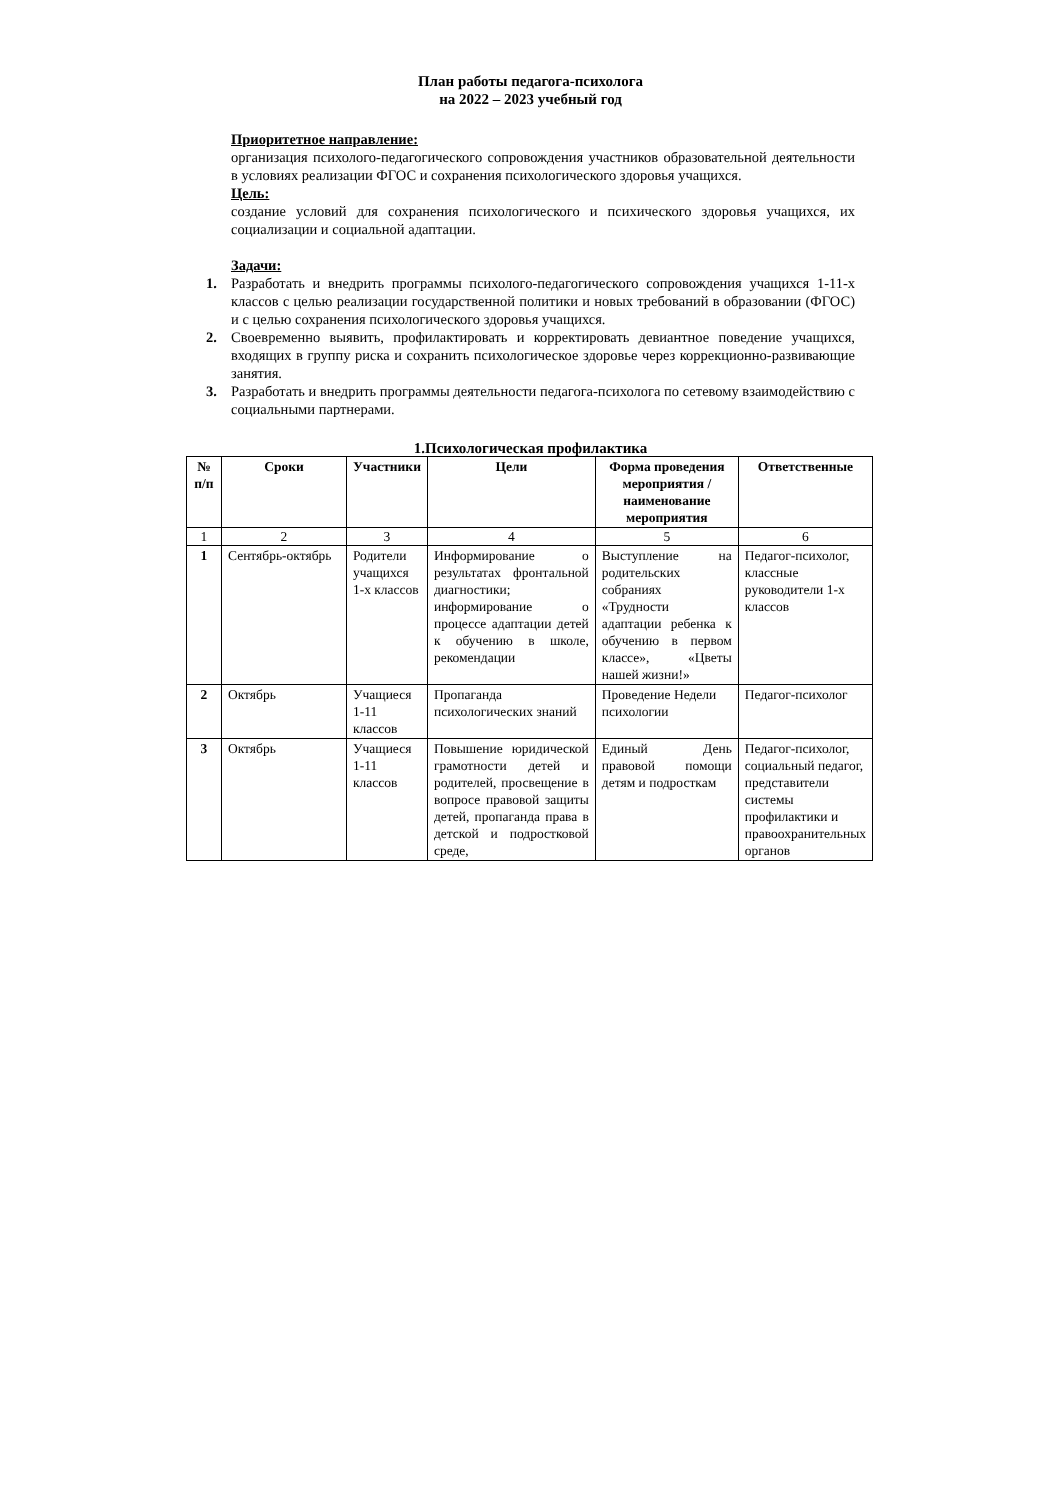План работы педагога-психолога
на 2022 – 2023 учебный год
Приоритетное направление:
организация психолого-педагогического сопровождения участников образовательной деятельности в условиях реализации ФГОС и сохранения психологического здоровья учащихся.
Цель:
создание условий для сохранения психологического и психического здоровья учащихся, их социализации и социальной адаптации.
Задачи:
1. Разработать и внедрить программы психолого-педагогического сопровождения учащихся 1-11-х классов с целью реализации государственной политики и новых требований в образовании (ФГОС) и с целью сохранения психологического здоровья учащихся.
2. Своевременно выявить, профилактировать и корректировать девиантное поведение учащихся, входящих в группу риска и сохранить психологическое здоровье через коррекционно-развивающие занятия.
3. Разработать и внедрить программы деятельности педагога-психолога по сетевому взаимодействию с социальными партнерами.
1.Психологическая профилактика
| № п/п | Сроки | Участники | Цели | Форма проведения мероприятия / наименование мероприятия | Ответственные |
| --- | --- | --- | --- | --- | --- |
| 1 | 2 | 3 | 4 | 5 | 6 |
| 1 | Сентябрь-октябрь | Родители учащихся 1-х классов | Информирование о результатах фронтальной диагностики; информирование о процессе адаптации детей к обучению в школе, рекомендации | Выступление на родительских собраниях «Трудности адаптации ребенка к обучению в первом классе», «Цветы нашей жизни!» | Педагог-психолог, классные руководители 1-х классов |
| 2 | Октябрь | Учащиеся 1-11 классов | Пропаганда психологических знаний | Проведение Недели психологии | Педагог-психолог |
| 3 | Октябрь | Учащиеся 1-11 классов | Повышение юридической грамотности детей и родителей, просвещение в вопросе правовой защиты детей, пропаганда права в детской и подростковой среде, | Единый День правовой помощи детям и подросткам | Педагог-психолог, социальный педагог, представители системы профилактики и правоохранительных органов |